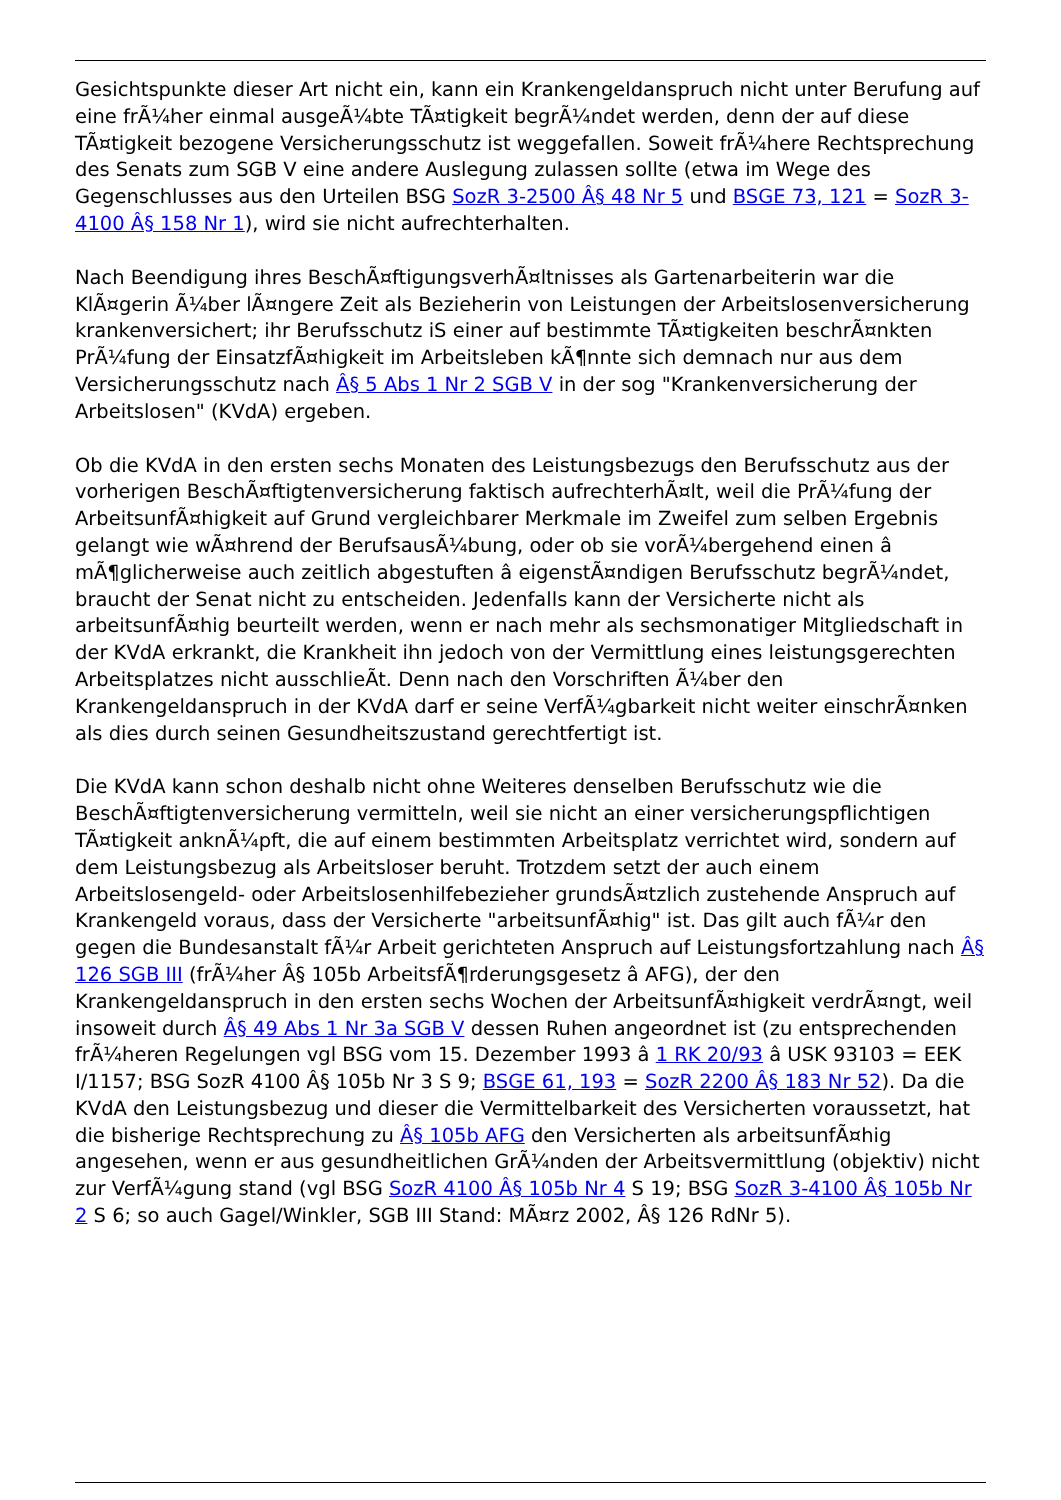Gesichtspunkte dieser Art nicht ein, kann ein Krankengeldanspruch nicht unter Berufung auf eine frÃ¼her einmal ausgeÃ¼bte TÃ¤tigkeit begrÃ¼ndet werden, denn der auf diese TÃ¤tigkeit bezogene Versicherungsschutz ist weggefallen. Soweit frÃ¼here Rechtsprechung des Senats zum SGB V eine andere Auslegung zulassen sollte (etwa im Wege des Gegenschlusses aus den Urteilen BSG SozR 3-2500 Â§ 48 Nr 5 und BSGE 73, 121 = SozR 3-4100 Â§ 158 Nr 1), wird sie nicht aufrechterhalten.
Nach Beendigung ihres BeschÃ¤ftigungsverhÃ¤ltnisses als Gartenarbeiterin war die KlÃ¤gerin Ã¼ber lÃ¤ngere Zeit als Bezieherin von Leistungen der Arbeitslosenversicherung krankenversichert; ihr Berufsschutz iS einer auf bestimmte TÃ¤tigkeiten beschrÃ¤nkten PrÃ¼fung der EinsatzfÃ¤higkeit im Arbeitsleben kÃ¶nnte sich demnach nur aus dem Versicherungsschutz nach Â§ 5 Abs 1 Nr 2 SGB V in der sog "Krankenversicherung der Arbeitslosen" (KVdA) ergeben.
Ob die KVdA in den ersten sechs Monaten des Leistungsbezugs den Berufsschutz aus der vorherigen BeschÃ¤ftigtenversicherung faktisch aufrechterhÃ¤lt, weil die PrÃ¼fung der ArbeitsunfÃ¤higkeit auf Grund vergleichbarer Merkmale im Zweifel zum selben Ergebnis gelangt wie wÃ¤hrend der BerufsausÃ¼bung, oder ob sie vorÃ¼bergehend einen â mÃ¶glicherweise auch zeitlich abgestuften â eigenstÃ¤ndigen Berufsschutz begrÃ¼ndet, braucht der Senat nicht zu entscheiden. Jedenfalls kann der Versicherte nicht als arbeitsunfÃ¤hig beurteilt werden, wenn er nach mehr als sechsmonatiger Mitgliedschaft in der KVdA erkrankt, die Krankheit ihn jedoch von der Vermittlung eines leistungsgerechten Arbeitsplatzes nicht ausschlieÃt. Denn nach den Vorschriften Ã¼ber den Krankengeldanspruch in der KVdA darf er seine VerfÃ¼gbarkeit nicht weiter einschrÃ¤nken als dies durch seinen Gesundheitszustand gerechtfertigt ist.
Die KVdA kann schon deshalb nicht ohne Weiteres denselben Berufsschutz wie die BeschÃ¤ftigtenversicherung vermitteln, weil sie nicht an einer versicherungspflichtigen TÃ¤tigkeit anknÃ¼pft, die auf einem bestimmten Arbeitsplatz verrichtet wird, sondern auf dem Leistungsbezug als Arbeitsloser beruht. Trotzdem setzt der auch einem Arbeitslosengeld- oder Arbeitslosenhilfebezieher grundsÃ¤tzlich zustehende Anspruch auf Krankengeld voraus, dass der Versicherte "arbeitsunfÃ¤hig" ist. Das gilt auch fÃ¼r den gegen die Bundesanstalt fÃ¼r Arbeit gerichteten Anspruch auf Leistungsfortzahlung nach Â§ 126 SGB III (frÃ¼her Â§ 105b ArbeitsfÃ¶rderungsgesetz â AFG), der den Krankengeldanspruch in den ersten sechs Wochen der ArbeitsunfÃ¤higkeit verdrÃ¤ngt, weil insoweit durch Â§ 49 Abs 1 Nr 3a SGB V dessen Ruhen angeordnet ist (zu entsprechenden frÃ¼heren Regelungen vgl BSG vom 15. Dezember 1993 â 1 RK 20/93 â USK 93103 = EEK I/1157; BSG SozR 4100 Â§ 105b Nr 3 S 9; BSGE 61, 193 = SozR 2200 Â§ 183 Nr 52). Da die KVdA den Leistungsbezug und dieser die Vermittelbarkeit des Versicherten voraussetzt, hat die bisherige Rechtsprechung zu Â§ 105b AFG den Versicherten als arbeitsunfÃ¤hig angesehen, wenn er aus gesundheitlichen GrÃ¼nden der Arbeitsvermittlung (objektiv) nicht zur VerfÃ¼gung stand (vgl BSG SozR 4100 Â§ 105b Nr 4 S 19; BSG SozR 3-4100 Â§ 105b Nr 2 S 6; so auch Gagel/Winkler, SGB III Stand: MÃ¤rz 2002, Â§ 126 RdNr 5).